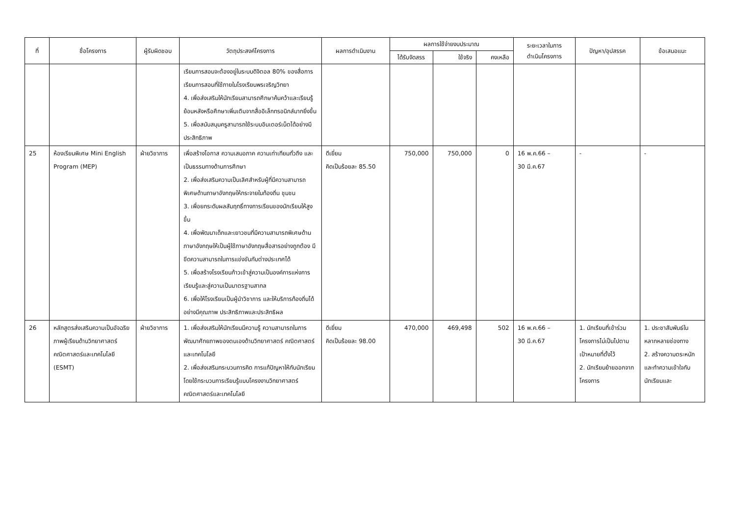| ที่ | ชื่อโครงการ | ผู้รับผิดชอบ | วัตถุประสงค์โครงการ | ผลการดำเนินงาน | ผลการใช้จ่ายงบประมาณ | | | ระยะเวลาในการ ดำเนินโครงการ | ปัญหา/อุปสรรค | ข้อเสนอแนะ |
| --- | --- | --- | --- | --- | --- | --- | --- | --- | --- | --- |
| | | | | | ได้รับจัดสรร | ใช้จริง | คงเหลือ | | | |
| | | | เรียนการสอนจะต้องอยู่ในระบบดิจิตอล 80% ของสื่อการเรียนการสอนที่ใช้ภายในโรงเรียนพรเจริญวิทยา 4. เพื่อส่งเสริมให้นักเรียนสามารถศึกษาค้นคว้าและเรียนรู้ย้อนหลังหรือศึกษาเพิ่มเติมจากสื่ออิเล็กทรอนิกส์มากยิ่งขึ้น 5. เพื่อสนับสนุนครูสามารถใช้ระบบอินเตอร์เน็ตได้อย่างมีประสิทธิภาพ | | | | | | | |
| 25 | ห้องเรียนพิเศษ Mini English Program (MEP) | ฝ่ายวิชาการ | เพื่อสร้างโอกาส ความเสมอภาค ความเท่าเทียมทั่วถึง และเป็นธรรมทางด้านการศึกษา 2. เพื่อส่งเสริมความเป็นเลิศสำหรับผู้ที่มีความสามารถพิเศษด้านภาษาอังกฤษให้กระจายในท้องถิ่น ชุมชน 3. เพื่อยกระดับผลสัมฤทธิ์ทางการเรียนของนักเรียนให้สูงขึ้น 4. เพื่อพัฒนาเด็กและเยาวชนที่มีความสามารถพิเศษด้านภาษาอังกฤษให้เป็นผู้ใช้ภาษาอังกฤษสื่อสารอย่างถูกต้อง มีขีดความสามารถในการแข่งขันกับต่างประเทศได้ 5. เพื่อสร้างโรงเรียนก้าวเข้าสู่ความเป็นองค์การแห่งการเรียนรู้และสู่ความเป็นมาตรฐานสากล 6. เพื่อให้โรงเรียนเป็นผู้นำวิชาการ และให้บริการท้องถิ่นได้อย่างมีคุณภาพ ประสิทธิภาพและประสิทธิผล | ดีเยี่ยม คิดเป็นร้อยละ 85.50 | 750,000 | 750,000 | 0 | 16 พ.ค.66 – 30 มี.ค.67 | - | - |
| 26 | หลักสูตรส่งเสริมความเป็นอัจฉริยภาพผู้เรียนด้านวิทยาศาสตร์ คณิตศาสตร์และเทคโนโลยี (ESMT) | ฝ่ายวิชาการ | 1. เพื่อส่งเสริมให้นักเรียนมีความรู้ ความสามารถในการพัฒนาศักยภาพของตนเองด้านวิทยาศาสตร์ คณิตศาสตร์และเทคโนโลยี 2. เพื่อส่งเสริมกระบวนการคิด การแก้ปัญหาให้กับนักเรียนโดยใช้กระบวนการเรียนรู้แบบโครงงานวิทยาศาสตร์ คณิตศาสตร์และเทคโนโลยี | ดีเยี่ยม คิดเป็นร้อยละ 98.00 | 470,000 | 469,498 | 502 | 16 พ.ค.66 – 30 มี.ค.67 | 1. นักเรียนที่เข้าร่วมโครงการไม่เป็นไปตามเป้าหมายที่ตั้งไว้ 2. นักเรียนย้ายออกจากโครงการ | 1. ประชาสัมพันธ์ในหลากหลายช่องทาง 2. สร้างความตระหนักและทำความเข้าใจกับนักเรียนและ |